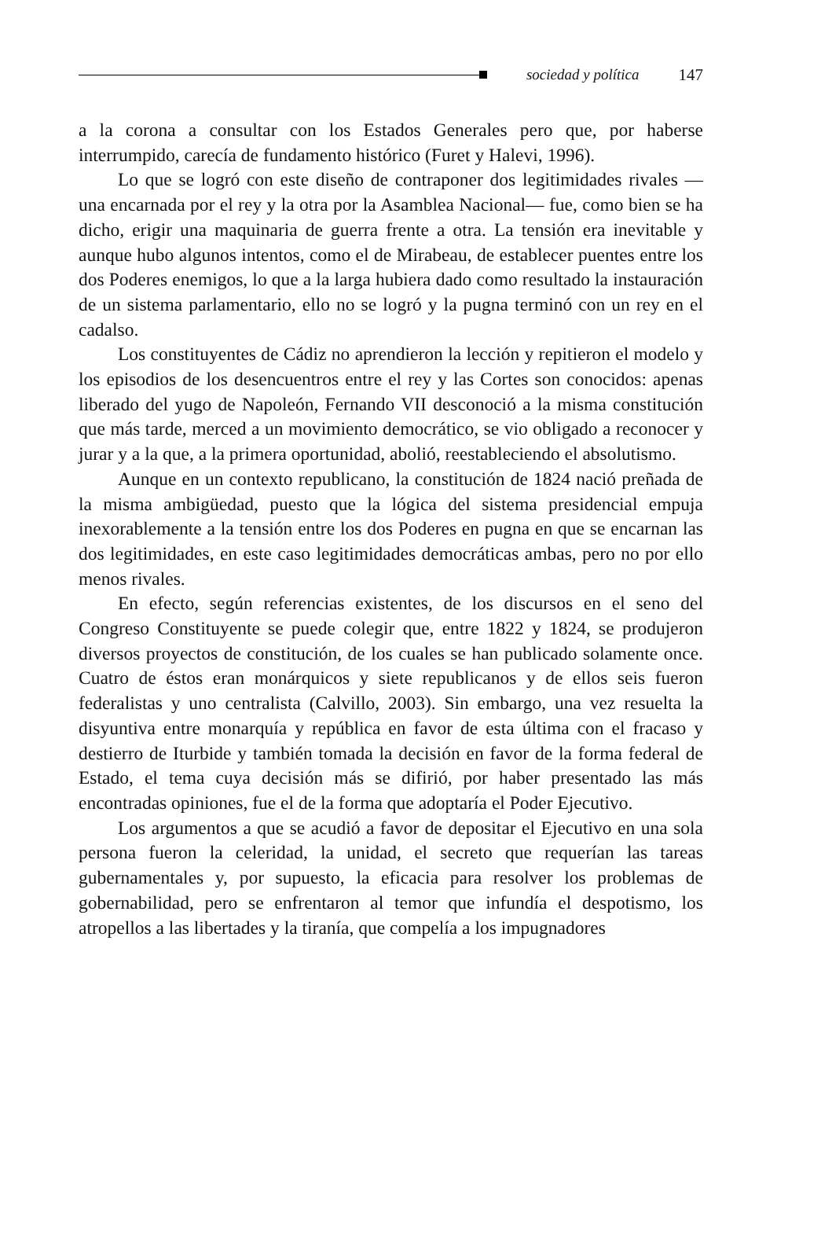sociedad y política 147
a la corona a consultar con los Estados Generales pero que, por haberse interrumpido, carecía de fundamento histórico (Furet y Halevi, 1996).
Lo que se logró con este diseño de contraponer dos legitimidades rivales —una encarnada por el rey y la otra por la Asamblea Nacional— fue, como bien se ha dicho, erigir una maquinaria de guerra frente a otra. La tensión era inevitable y aunque hubo algunos intentos, como el de Mirabeau, de establecer puentes entre los dos Poderes enemigos, lo que a la larga hubiera dado como resultado la instauración de un sistema parlamentario, ello no se logró y la pugna terminó con un rey en el cadalso.
Los constituyentes de Cádiz no aprendieron la lección y repitieron el modelo y los episodios de los desencuentros entre el rey y las Cortes son conocidos: apenas liberado del yugo de Napoleón, Fernando VII desconoció a la misma constitución que más tarde, merced a un movimiento democrático, se vio obligado a reconocer y jurar y a la que, a la primera oportunidad, abolió, reestableciendo el absolutismo.
Aunque en un contexto republicano, la constitución de 1824 nació preñada de la misma ambigüedad, puesto que la lógica del sistema presidencial empuja inexorablemente a la tensión entre los dos Poderes en pugna en que se encarnan las dos legitimidades, en este caso legitimidades democráticas ambas, pero no por ello menos rivales.
En efecto, según referencias existentes, de los discursos en el seno del Congreso Constituyente se puede colegir que, entre 1822 y 1824, se produjeron diversos proyectos de constitución, de los cuales se han publicado solamente once. Cuatro de éstos eran monárquicos y siete republicanos y de ellos seis fueron federalistas y uno centralista (Calvillo, 2003). Sin embargo, una vez resuelta la disyuntiva entre monarquía y república en favor de esta última con el fracaso y destierro de Iturbide y también tomada la decisión en favor de la forma federal de Estado, el tema cuya decisión más se difirió, por haber presentado las más encontradas opiniones, fue el de la forma que adoptaría el Poder Ejecutivo.
Los argumentos a que se acudió a favor de depositar el Ejecutivo en una sola persona fueron la celeridad, la unidad, el secreto que requerían las tareas gubernamentales y, por supuesto, la eficacia para resolver los problemas de gobernabilidad, pero se enfrentaron al temor que infundía el despotismo, los atropellos a las libertades y la tiranía, que compelía a los impugnadores